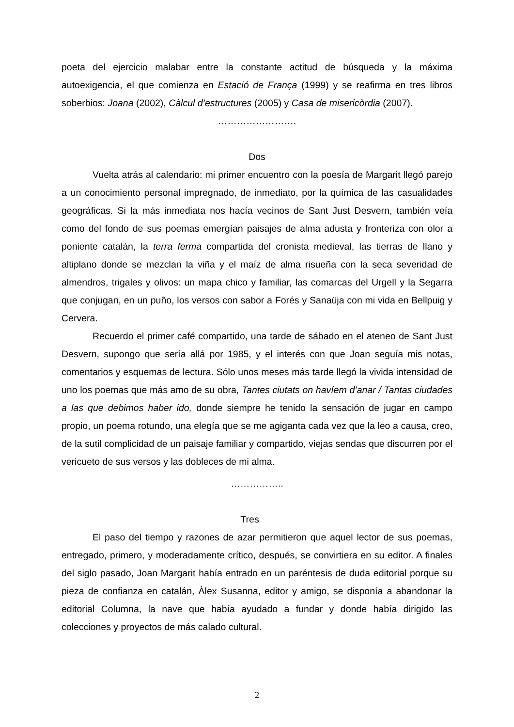poeta del ejercicio malabar entre la constante actitud de búsqueda y la máxima autoexigencia, el que comienza en Estació de França (1999) y se reafirma en tres libros soberbios: Joana (2002), Càlcul d’estructures (2005) y Casa de misericòrdia (2007).
…………………….
Dos
Vuelta atrás al calendario: mi primer encuentro con la poesía de Margarit llegó parejo a un conocimiento personal impregnado, de inmediato, por la química de las casualidades geográficas. Si la más inmediata nos hacía vecinos de Sant Just Desvern, también veía como del fondo de sus poemas emergían paisajes de alma adusta y fronteriza con olor a poniente catalán, la terra ferma compartida del cronista medieval, las tierras de llano y altiplano donde se mezclan la viña y el maíz de alma risueña con la seca severidad de almendros, trigales y olivos: un mapa chico y familiar, las comarcas del Urgell y la Segarra que conjugan, en un puño, los versos con sabor a Forés y Sanaüja con mi vida en Bellpuig y Cervera.
Recuerdo el primer café compartido, una tarde de sábado en el ateneo de Sant Just Desvern, supongo que sería allá por 1985, y el interés con que Joan seguía mis notas, comentarios y esquemas de lectura. Sólo unos meses más tarde llegó la vivida intensidad de uno los poemas que más amo de su obra, Tantes ciutats on havíem d’anar / Tantas ciudades a las que debimos haber ido, donde siempre he tenido la sensación de jugar en campo propio, un poema rotundo, una elegía que se me agiganta cada vez que la leo a causa, creo, de la sutil complicidad de un paisaje familiar y compartido, viejas sendas que discurren por el vericueto de sus versos y las dobleces de mi alma.
……………..
Tres
El paso del tiempo y razones de azar permitieron que aquel lector de sus poemas, entregado, primero, y moderadamente crítico, después, se convirtiera en su editor. A finales del siglo pasado, Joan Margarit había entrado en un paréntesis de duda editorial porque su pieza de confianza en catalán, Àlex Susanna, editor y amigo, se disponía a abandonar la editorial Columna, la nave que había ayudado a fundar y donde había dirigido las colecciones y proyectos de más calado cultural.
2